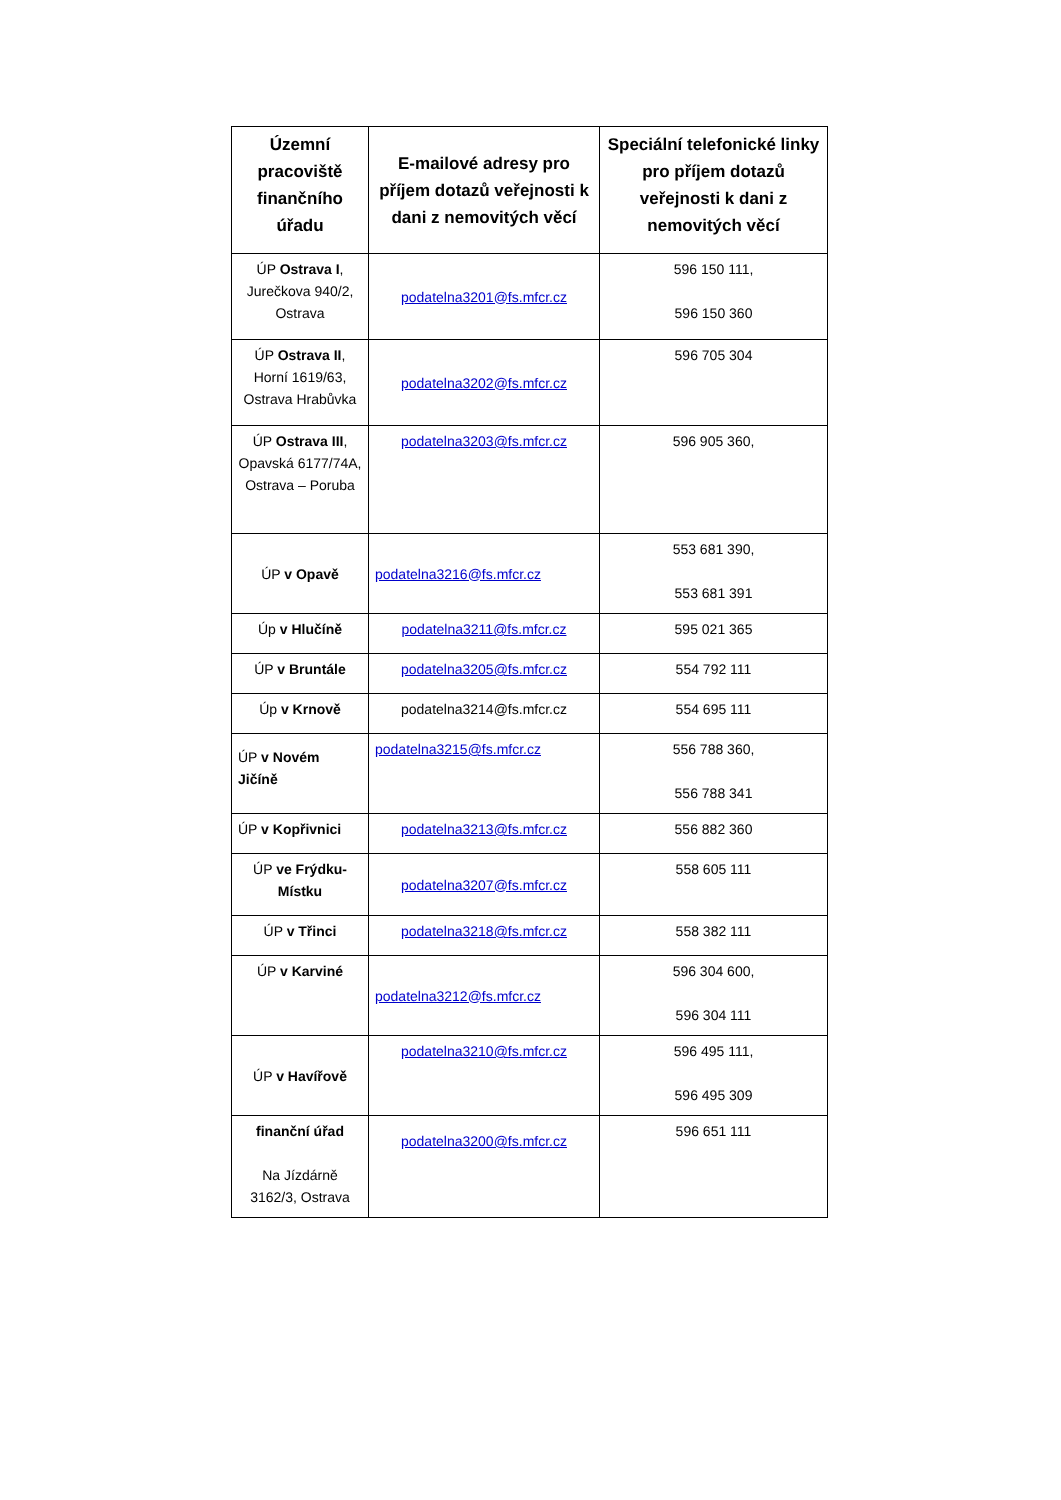| Územní pracoviště finančního úřadu | E-mailové adresy pro příjem dotazů veřejnosti k dani z nemovitých věcí | Speciální telefonické linky pro příjem dotazů veřejnosti k dani z nemovitých věcí |
| --- | --- | --- |
| ÚP Ostrava I , Jurečkova 940/2, Ostrava | podatelna3201@fs.mfcr.cz | 596 150 111, 596 150 360 |
| ÚP Ostrava II , Horní 1619/63, Ostrava Hrabůvka | podatelna3202@fs.mfcr.cz | 596 705 304 |
| ÚP Ostrava III , Opavská 6177/74A, Ostrava – Poruba | podatelna3203@fs.mfcr.cz | 596 905 360, |
| ÚP v Opavě | podatelna3216@fs.mfcr.cz | 553 681 390, 553 681 391 |
| Úp v Hlučíně | podatelna3211@fs.mfcr.cz | 595 021 365 |
| ÚP v Bruntále | podatelna3205@fs.mfcr.cz | 554 792 111 |
| Úp v Krnově | podatelna3214@fs.mfcr.cz | 554 695 111 |
| ÚP v Novém Jičíně | podatelna3215@fs.mfcr.cz | 556 788 360, 556 788 341 |
| ÚP v Kopřivnici | podatelna3213@fs.mfcr.cz | 556 882 360 |
| ÚP ve Frýdku-Místku | podatelna3207@fs.mfcr.cz | 558 605 111 |
| ÚP v Třinci | podatelna3218@fs.mfcr.cz | 558 382 111 |
| ÚP v Karviné | podatelna3212@fs.mfcr.cz | 596 304 600, 596 304 111 |
| ÚP v Havířově | podatelna3210@fs.mfcr.cz | 596 495 111, 596 495 309 |
| finanční úřad Na Jízdárně 3162/3, Ostrava | podatelna3200@fs.mfcr.cz | 596 651 111 |